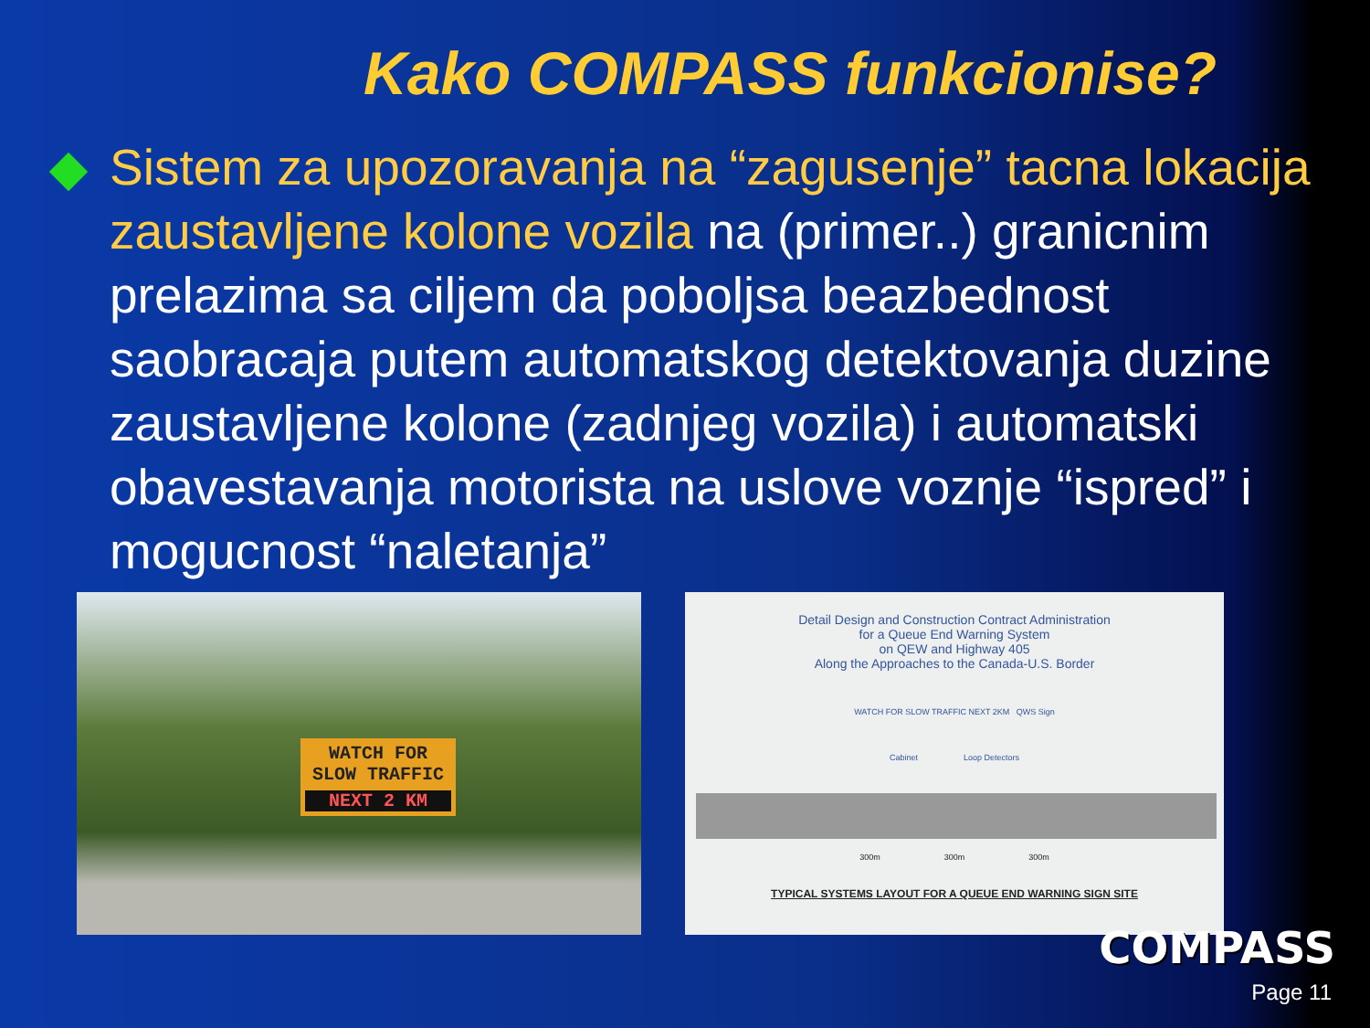Kako COMPASS funkcionise?
Sistem za upozoravanja na “zagusenje” tacna lokacija zaustavljene kolone vozila na (primer..) granicnim prelazima sa ciljem da poboljsa beazbednost saobracaja putem automatskog detektovanja duzine zaustavljene kolone (zadnjeg vozila) i automatski obavestavanja motorista na uslove voznje “ispred” i mogucnost “naletanja”
WATCH FOR
SLOW TRAFFIC
NEXT 2 KM
Detail Design and Construction Contract Administration
for a Queue End Warning System
on QEW and Highway 405
Along the Approaches to the Canada-U.S. Border
WATCH FOR SLOW TRAFFIC NEXT 2KM QWS Sign
Cabinet Loop Detectors
300m 300m 300m
TYPICAL SYSTEMS LAYOUT FOR A QUEUE END WARNING SIGN SITE
COMPASS
Page 11